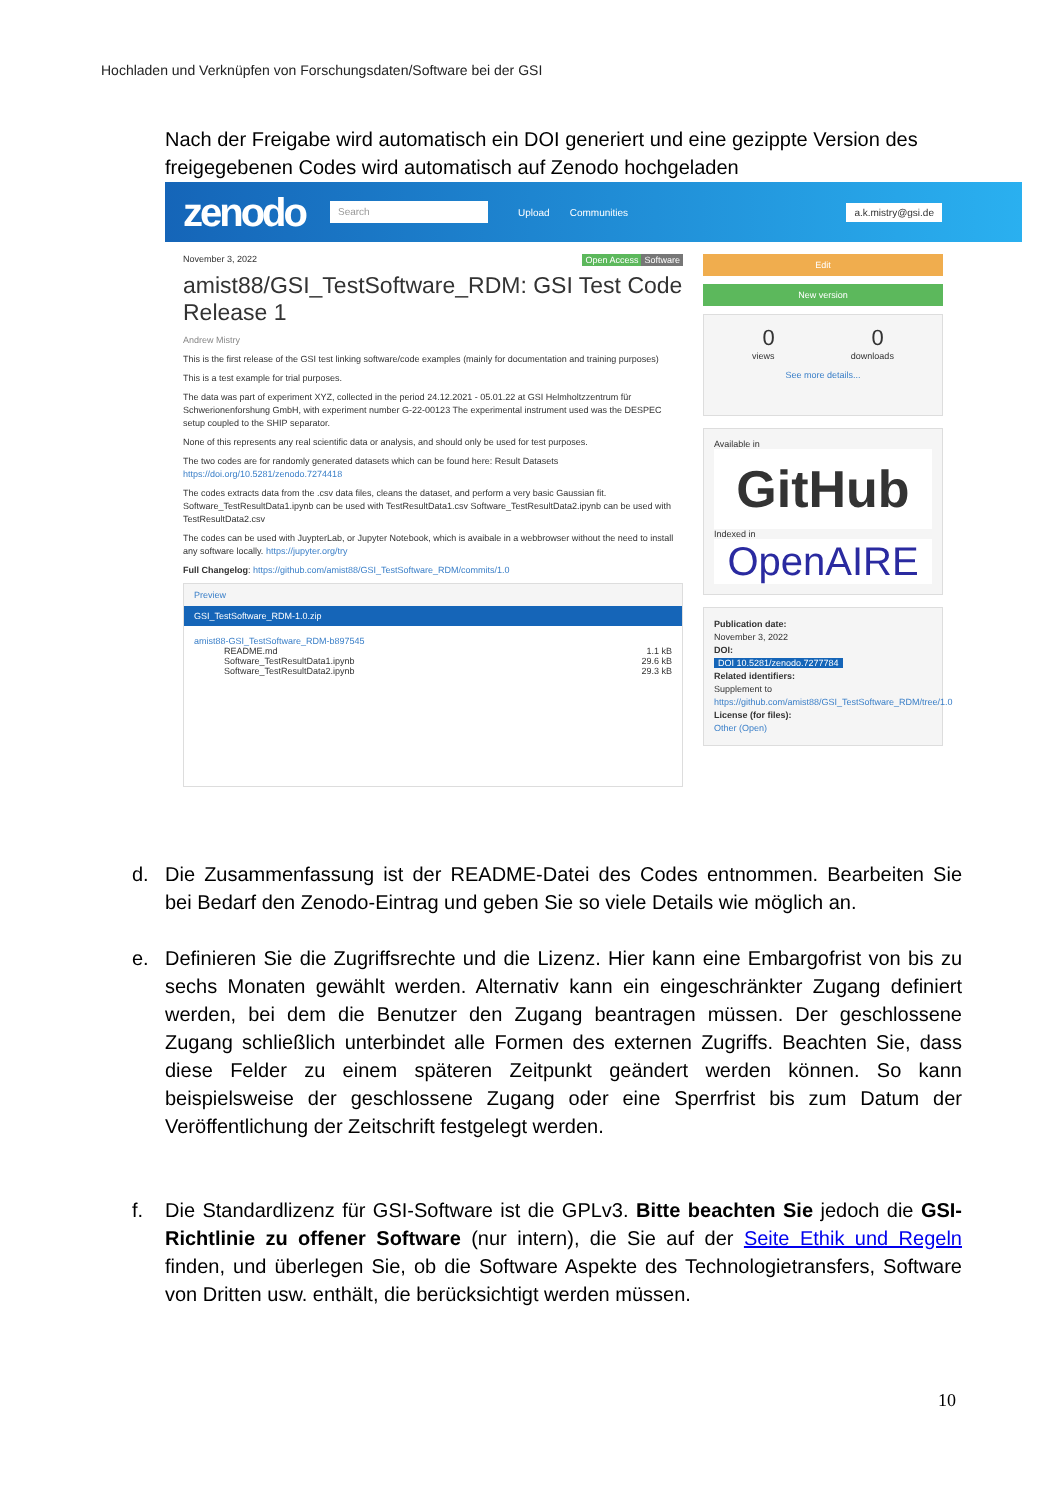Hochladen und Verknüpfen von Forschungsdaten/Software bei der GSI
Nach der Freigabe wird automatisch ein DOI generiert und eine gezippte Version des freigegebenen Codes wird automatisch auf Zenodo hochgeladen
zenodo Search Upload Communities a.k.mistry@gsi.de
November 3, 2022 Software Open Access
amist88/GSI_TestSoftware_RDM: GSI Test Code Release 1
Andrew Mistry
This is the first release of the GSI test linking software/code examples (mainly for documentation and training purposes)
This is a test example for trial purposes.
The data was part of experiment XYZ, collected in the period 24.12.2021 - 05.01.22 at GSI Helmholtzzentrum für Schwerionenforshung GmbH, with experiment number G-22-00123 The experimental instrument used was the DESPEC setup coupled to the SHIP separator.
None of this represents any real scientific data or analysis, and should only be used for test purposes.
The two codes are for randomly generated datasets which can be found here: Result Datasets https://doi.org/10.5281/zenodo.7274418
The codes extracts data from the .csv data files, cleans the dataset, and perform a very basic Gaussian fit. Software_TestResultData1.ipynb can be used with TestResultData1.csv Software_TestResultData2.ipynb can be used with TestResultData2.csv
The codes can be used with JuypterLab, or Jupyter Notebook, which is avaibale in a webbrowser without the need to install any software locally. https://jupyter.org/try
Full Changelog: https://github.com/amist88/GSI_TestSoftware_RDM/commits/1.0
Preview
GSI_TestSoftware_RDM-1.0.zip
amist88-GSI_TestSoftware_RDM-b897545
README.md 1.1 kB
Software_TestResultData1.ipynb 29.6 kB
Software_TestResultData2.ipynb 29.3 kB
Edit
New version
0 0
views downloads
See more details...
Available in
GitHub
Indexed in
OpenAIRE
Publication date:
November 3, 2022
DOI:
DOI 10.5281/zenodo.7277784
Related identifiers:
Supplement to
https://github.com/amist88/GSI_TestSoftware_RDM/tree/1.0
License (for files):
Other (Open)
d. Die Zusammenfassung ist der README-Datei des Codes entnommen. Bearbeiten Sie bei Bedarf den Zenodo-Eintrag und geben Sie so viele Details wie möglich an.
e. Definieren Sie die Zugriffsrechte und die Lizenz. Hier kann eine Embargofrist von bis zu sechs Monaten gewählt werden. Alternativ kann ein eingeschränkter Zugang definiert werden, bei dem die Benutzer den Zugang beantragen müssen. Der geschlossene Zugang schließlich unterbindet alle Formen des externen Zugriffs. Beachten Sie, dass diese Felder zu einem späteren Zeitpunkt geändert werden können. So kann beispielsweise der geschlossene Zugang oder eine Sperrfrist bis zum Datum der Veröffentlichung der Zeitschrift festgelegt werden.
f. Die Standardlizenz für GSI-Software ist die GPLv3. Bitte beachten Sie jedoch die GSI-Richtlinie zu offener Software (nur intern), die Sie auf der Seite Ethik und Regeln finden, und überlegen Sie, ob die Software Aspekte des Technologietransfers, Software von Dritten usw. enthält, die berücksichtigt werden müssen.
10